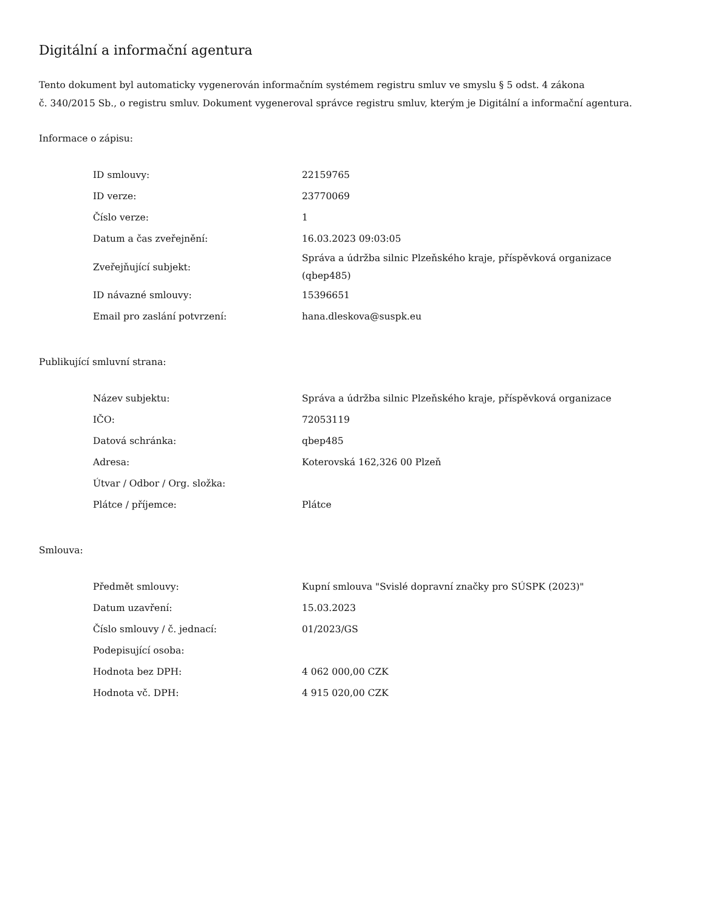Digitální a informační agentura
Tento dokument byl automaticky vygenerován informačním systémem registru smluv ve smyslu § 5 odst. 4 zákona
č. 340/2015 Sb., o registru smluv. Dokument vygeneroval správce registru smluv, kterým je Digitální a informační agentura.
Informace o zápisu:
| ID smlouvy: | 22159765 |
| ID verze: | 23770069 |
| Číslo verze: | 1 |
| Datum a čas zveřejnění: | 16.03.2023 09:03:05 |
| Zveřejňující subjekt: | Správa a údržba silnic Plzeňského kraje, příspěvková organizace (qbep485) |
| ID návazné smlouvy: | 15396651 |
| Email pro zaslání potvrzení: | hana.dleskova@suspk.eu |
Publikující smluvní strana:
| Název subjektu: | Správa a údržba silnic Plzeňského kraje, příspěvková organizace |
| IČO: | 72053119 |
| Datová schránka: | qbep485 |
| Adresa: | Koterovská 162,326 00 Plzeň |
| Útvar / Odbor / Org. složka: | |
| Plátce / příjemce: | Plátce |
Smlouva:
| Předmět smlouvy: | Kupní smlouva "Svislé dopravní značky pro SÚSPK (2023)" |
| Datum uzavření: | 15.03.2023 |
| Číslo smlouvy / č. jednací: | 01/2023/GS |
| Podepisující osoba: | |
| Hodnota bez DPH: | 4 062 000,00 CZK |
| Hodnota vč. DPH: | 4 915 020,00 CZK |